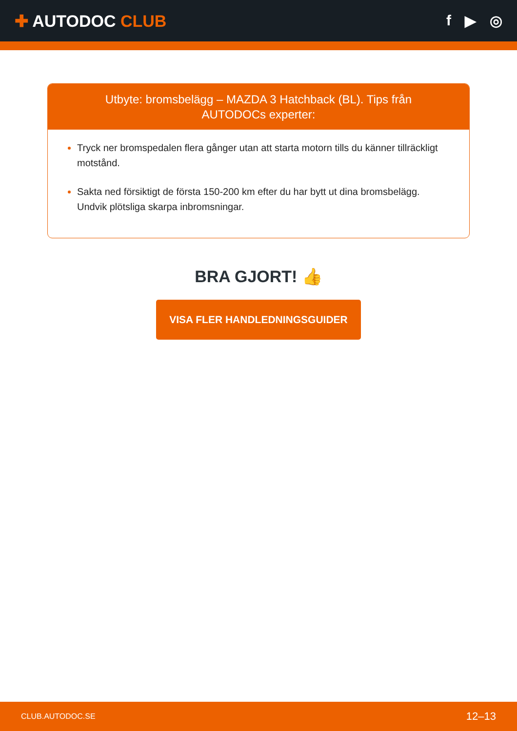✚ AUTODOC CLUB f ▶ ◎
Utbyte: bromsbelägg – MAZDA 3 Hatchback (BL). Tips från AUTODOCs experter:
Tryck ner bromspedalen flera gånger utan att starta motorn tills du känner tillräckligt motstånd.
Sakta ned försiktigt de första 150-200 km efter du har bytt ut dina bromsbelägg. Undvik plötsliga skarpa inbromsningar.
BRA GJORT! 👍
VISA FLER HANDLEDNINGSGUIDER
CLUB.AUTODOC.SE 12–13